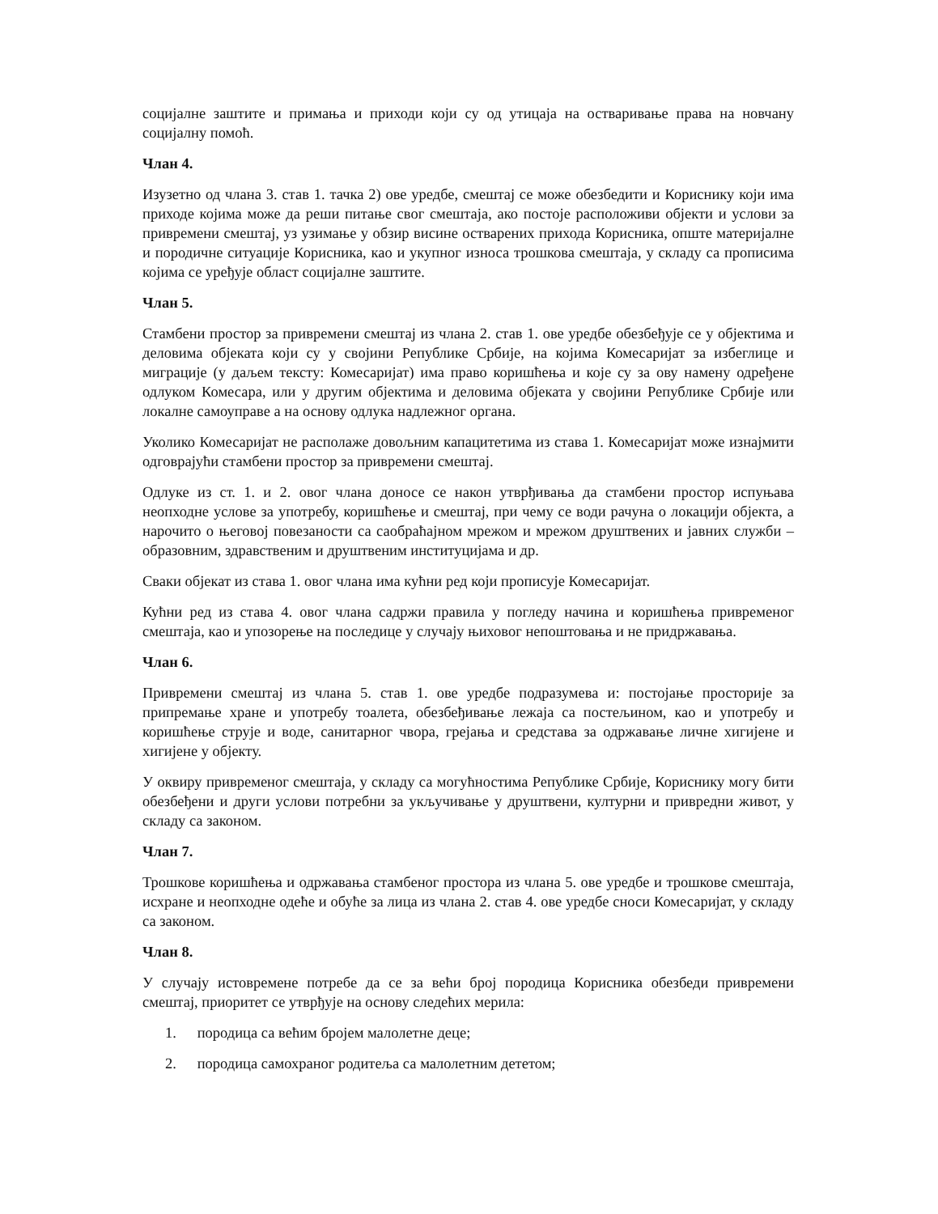социјалне заштите и примања и приходи који су од утицаја на остваривање права на новчану социјалну помоћ.
Члан 4.
Изузетно од члана 3. став 1. тачка 2) ове уредбе, смештај се може обезбедити и Кориснику који има приходе којима може да реши питање свог смештаја, ако постоје расположиви објекти и услови за привремени смештај, уз узимање у обзир висине остварених прихода Корисника, опште материјалне и породичне ситуације Корисника, као и укупног износа трошкова смештаја, у складу са прописима којима се уређује област социјалне заштите.
Члан 5.
Стамбени простор за привремени смештај из члана 2. став 1. ове уредбе обезбеђује се у објектима и деловима објеката који су у својини Републике Србије, на којима Комесаријат за избеглице и миграције (у даљем тексту: Комесаријат) има право коришћења и које су за ову намену одређене одлуком Комесара, или у другим објектима и деловима објеката у својини Републике Србије или локалне самоуправе а на основу одлука надлежног органа.
Уколико Комесаријат не располаже довољним капацитетима из става 1. Комесаријат може изнајмити одговрајући стамбени простор за привремени смештај.
Одлуке из ст. 1. и 2. овог члана доносе се након утврђивања да стамбени простор испуњава неопходне услове за употребу, коришћење и смештај, при чему се води рачуна о локацији објекта, а нарочито о његовој повезаности са саобраћајном мрежом и мрежом друштвених и јавних служби – образовним, здравственим и друштвеним институцијама и др.
Сваки објекат из става 1. овог члана има кућни ред који прописује Комесаријат.
Кућни ред из става 4. овог члана садржи правила у погледу начина и коришћења привременог смештаја, као и упозорење на последице у случају њиховог непоштовања и не придржавања.
Члан 6.
Привремени смештај из члана 5. став 1. ове уредбе подразумева и: постојање просторије за припремање хране и употребу тоалета, обезбеђивање лежаја са постељином, као и употребу и коришћење струје и воде, санитарног чвора, грејања и средстава за одржавање личне хигијене и хигијене у објекту.
У оквиру привременог смештаја, у складу са могућностима Републике Србије, Кориснику могу бити обезбеђени и други услови потребни за укључивање у друштвени, културни и привредни живот, у складу са законом.
Члан 7.
Трошкове коришћења и одржавања стамбеног простора из члана 5. ове уредбе и трошкове смештаја, исхране и неопходне одеће и обуће за лица из члана 2. став 4. ове уредбе сноси Комесаријат, у складу са законом.
Члан 8.
У случају истовремене потребе да се за већи број породица Корисника обезбеди привремени смештај, приоритет се утврђује на основу следећих мерила:
1. породица са већим бројем малолетне деце;
2. породица самохраног родитеља са малолетним дететом;